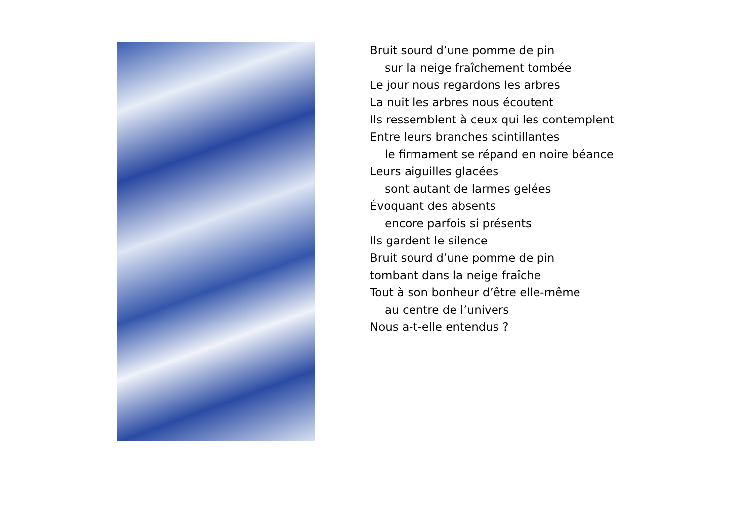Bruit sourd d’une pomme de pin
sur la neige fraîchement tombée
Le jour nous regardons les arbres
La nuit les arbres nous écoutent
Ils ressemblent à ceux qui les contemplent
Entre leurs branches scintillantes
le firmament se répand en noire béance
Leurs aiguilles glacées
sont autant de larmes gelées
Évoquant des absents
encore parfois si présents
Ils gardent le silence
Bruit sourd d’une pomme de pin
tombant dans la neige fraîche
Tout à son bonheur d’être elle-même
au centre de l’univers
Nous a-t-elle entendus ?